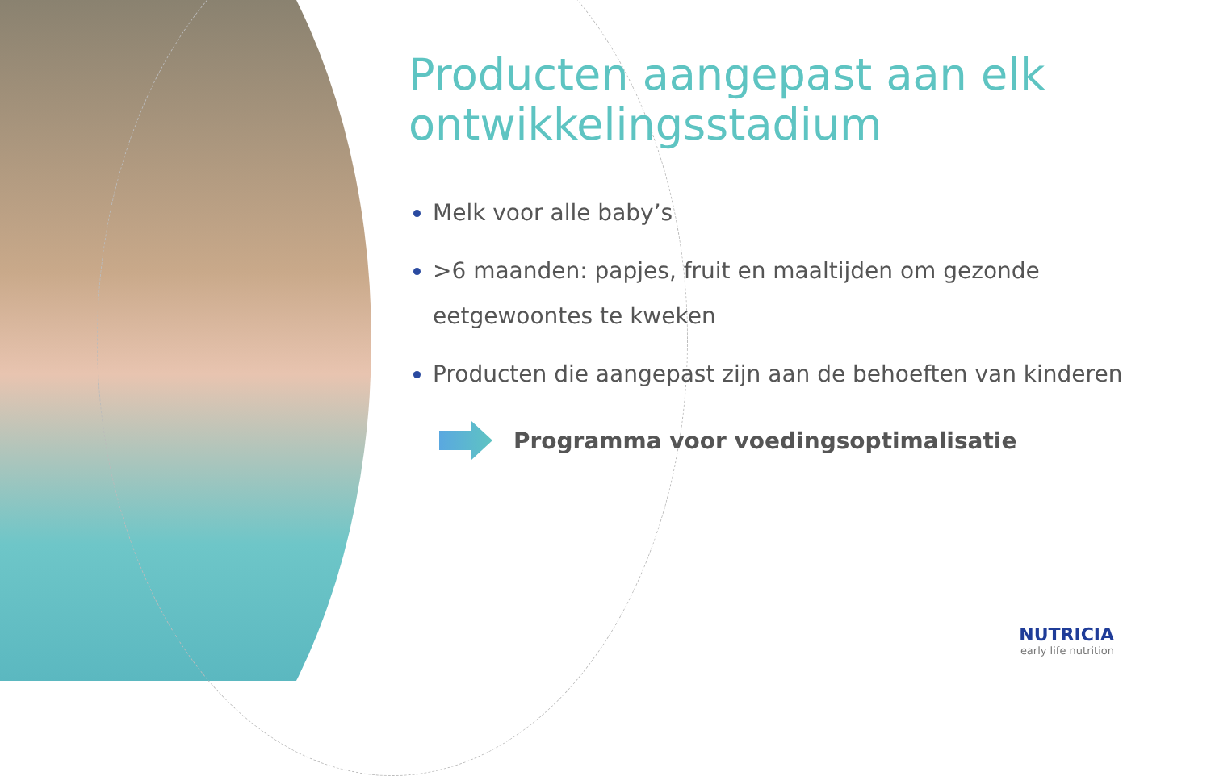Producten aangepast aan elk ontwikkelingsstadium
Melk voor alle baby’s
>6 maanden: papjes, fruit en maaltijden om gezonde eetgewoontes te kweken
Producten die aangepast zijn aan de behoeften van kinderen
Programma voor voedingsoptimalisatie
NUTRICIA
early life nutrition